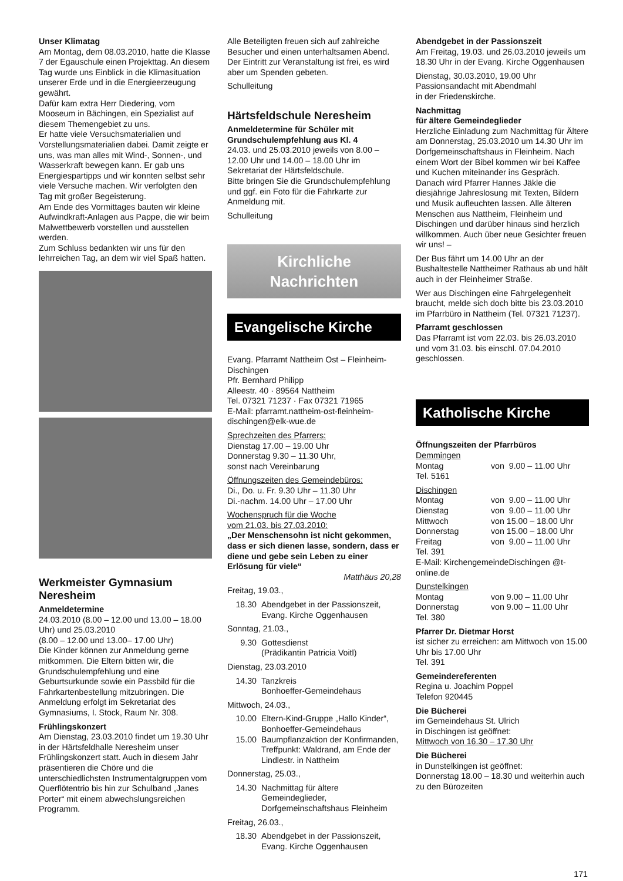Unser Klimatag
Am Montag, dem 08.03.2010, hatte die Klasse 7 der Egauschule einen Projekttag. An diesem Tag wurde uns Einblick in die Klimasituation unserer Erde und in die Energieerzeugung gewährt.
Dafür kam extra Herr Diedering, vom Mooseum in Bächingen, ein Spezialist auf diesem Themengebiet zu uns.
Er hatte viele Versuchsmaterialien und Vorstellungsmaterialien dabei. Damit zeigte er uns, was man alles mit Wind-, Sonnen-, und Wasserkraft bewegen kann. Er gab uns Energiespartipps und wir konnten selbst sehr viele Versuche machen. Wir verfolgten den Tag mit großer Begeisterung.
Am Ende des Vormittages bauten wir kleine Aufwindkraft-Anlagen aus Pappe, die wir beim Malwettbewerb vorstellen und ausstellen werden.
Zum Schluss bedankten wir uns für den lehrreichen Tag, an dem wir viel Spaß hatten.
Werkmeister Gymnasium Neresheim
Anmeldetermine
24.03.2010 (8.00 – 12.00 und 13.00 – 18.00 Uhr) und 25.03.2010
(8.00 – 12.00 und 13.00– 17.00 Uhr)
Die Kinder können zur Anmeldung gerne mitkommen. Die Eltern bitten wir, die Grundschulempfehlung und eine Geburtsurkunde sowie ein Passbild für die Fahrkartenbestellung mitzubringen. Die Anmeldung erfolgt im Sekretariat des Gymnasiums, I. Stock, Raum Nr. 308.
Frühlingskonzert
Am Dienstag, 23.03.2010 findet um 19.30 Uhr in der Härtsfeldhalle Neresheim unser Frühlingskonzert statt. Auch in diesem Jahr präsentieren die Chöre und die unterschiedlichsten Instrumentalgruppen vom Querflötentrio bis hin zur Schulband „Janes Porter“ mit einem abwechslungsreichen Programm.
Alle Beteiligten freuen sich auf zahlreiche Besucher und einen unterhaltsamen Abend. Der Eintritt zur Veranstaltung ist frei, es wird aber um Spenden gebeten.
Schulleitung
Härtsfeldschule Neresheim
Anmeldetermine für Schüler mit Grundschulempfehlung aus Kl. 4
24.03. und 25.03.2010 jeweils von 8.00 – 12.00 Uhr und 14.00 – 18.00 Uhr im Sekretariat der Härtsfeldschule.
Bitte bringen Sie die Grundschulempfehlung und ggf. ein Foto für die Fahrkarte zur Anmeldung mit.
Schulleitung
Kirchliche
Nachrichten
Evangelische Kirche
Evang. Pfarramt Nattheim Ost – Fleinheim-Dischingen
Pfr. Bernhard Philipp
Alleestr. 40 · 89564 Nattheim
Tel. 07321 71237 · Fax 07321 71965
E-Mail: pfarramt.nattheim-ost-fleinheim-dischingen@elk-wue.de
Sprechzeiten des Pfarrers:
Dienstag 17.00 – 19.00 Uhr
Donnerstag 9.30 – 11.30 Uhr,
sonst nach Vereinbarung
Öffnungszeiten des Gemeindebüros:
Di., Do. u. Fr. 9.30 Uhr – 11.30 Uhr
Di.-nachm. 14.00 Uhr – 17.00 Uhr
Wochenspruch für die Woche
vom 21.03. bis 27.03.2010:
„Der Menschensohn ist nicht gekommen, dass er sich dienen lasse, sondern, dass er diene und gebe sein Leben zu einer Erlösung für viele“
Matthäus 20,28
Freitag, 19.03.,
18.30 Abendgebet in der Passionszeit, Evang. Kirche Oggenhausen
Sonntag, 21.03.,
9.30 Gottesdienst
(Prädikantin Patricia Voitl)
Dienstag, 23.03.2010
14.30 Tanzkreis
Bonhoeffer-Gemeindehaus
Mittwoch, 24.03.,
10.00 Eltern-Kind-Gruppe „Hallo Kinder“, Bonhoeffer-Gemeindehaus
15.00 Baumpflanzaktion der Konfirmanden, Treffpunkt: Waldrand, am Ende der Lindlestr. in Nattheim
Donnerstag, 25.03.,
14.30 Nachmittag für ältere Gemeindeglieder, Dorfgemeinschaftshaus Fleinheim
Freitag, 26.03.,
18.30 Abendgebet in der Passionszeit, Evang. Kirche Oggenhausen
Abendgebet in der Passionszeit
Am Freitag, 19.03. und 26.03.2010 jeweils um 18.30 Uhr in der Evang. Kirche Oggenhausen
Dienstag, 30.03.2010, 19.00 Uhr
Passionsandacht mit Abendmahl
in der Friedenskirche.
Nachmittag
für ältere Gemeindeglieder
Herzliche Einladung zum Nachmittag für Ältere am Donnerstag, 25.03.2010 um 14.30 Uhr im Dorfgemeinschaftshaus in Fleinheim. Nach einem Wort der Bibel kommen wir bei Kaffee und Kuchen miteinander ins Gespräch. Danach wird Pfarrer Hannes Jäkle die diesjährige Jahreslosung mit Texten, Bildern und Musik aufleuchten lassen. Alle älteren Menschen aus Nattheim, Fleinheim und Dischingen und darüber hinaus sind herzlich willkommen. Auch über neue Gesichter freuen wir uns! –
Der Bus fährt um 14.00 Uhr an der Bushaltestelle Nattheimer Rathaus ab und hält auch in der Fleinheimer Straße.
Wer aus Dischingen eine Fahrgelegenheit braucht, melde sich doch bitte bis 23.03.2010 im Pfarrbüro in Nattheim (Tel. 07321 71237).
Pfarramt geschlossen
Das Pfarramt ist vom 22.03. bis 26.03.2010 und vom 31.03. bis einschl. 07.04.2010 geschlossen.
Katholische Kirche
Öffnungszeiten der Pfarrbüros
Demmingen
Montag von 9.00 – 11.00 Uhr
Tel. 5161
Dischingen
Montag von 9.00 – 11.00 Uhr
Dienstag von 9.00 – 11.00 Uhr
Mittwoch von 15.00 – 18.00 Uhr
Donnerstag von 15.00 – 18.00 Uhr
Freitag von 9.00 – 11.00 Uhr
Tel. 391
E-Mail: KirchengemeindeDischingen @t-online.de
Dunstelkingen
Montag von 9.00 – 11.00 Uhr
Donnerstag von 9.00 – 11.00 Uhr
Tel. 380
Pfarrer Dr. Dietmar Horst
ist sicher zu erreichen: am Mittwoch von 15.00 Uhr bis 17.00 Uhr
Tel. 391
Gemeindereferenten
Regina u. Joachim Poppel
Telefon 920445
Die Bücherei
im Gemeindehaus St. Ulrich
in Dischingen ist geöffnet:
Mittwoch von 16.30 – 17.30 Uhr
Die Bücherei
in Dunstelkingen ist geöffnet:
Donnerstag 18.00 – 18.30 und weiterhin auch zu den Bürozeiten
171